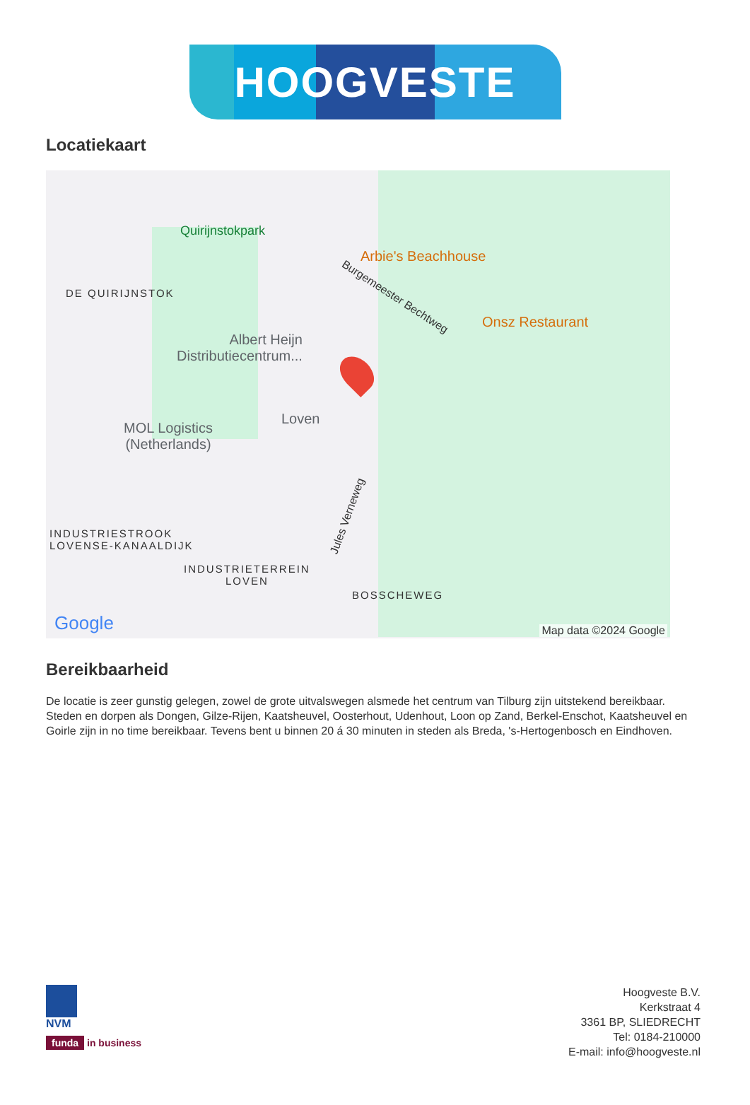HOOGVESTE
Locatiekaart
Quirijnstokpark
DE QUIRIJNSTOK
Arbie's Beachhouse
Burgemeester Bechtweg
Onsz Restaurant
Albert Heijn
Distributiecentrum...
Loven
MOL Logistics
(Netherlands)
Jules Verneweg
INDUSTRIESTROOK
LOVENSE-KANAALDIJK
INDUSTRIETERREIN
LOVEN
BOSSCHEWEG
Google Map data ©2024 Google
Bereikbaarheid
De locatie is zeer gunstig gelegen, zowel de grote uitvalswegen alsmede het centrum van Tilburg zijn uitstekend bereikbaar. Steden en dorpen als Dongen, Gilze-Rijen, Kaatsheuvel, Oosterhout, Udenhout, Loon op Zand, Berkel-Enschot, Kaatsheuvel en Goirle zijn in no time bereikbaar. Tevens bent u binnen 20 á 30 minuten in steden als Breda, 's-Hertogenbosch en Eindhoven.
NVM
funda in business
Hoogveste B.V.
Kerkstraat 4
3361 BP, SLIEDRECHT
Tel: 0184-210000
E-mail: info@hoogveste.nl